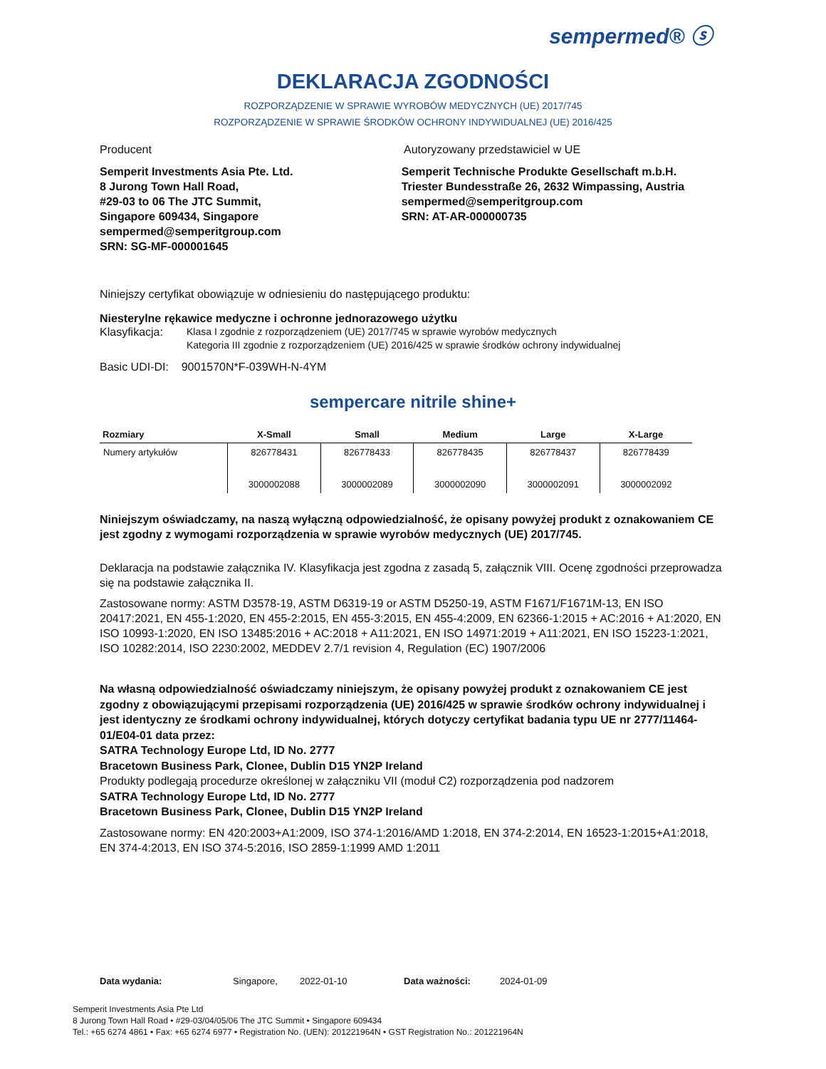sempermed® ⓢ
DEKLARACJA ZGODNOŚCI
ROZPORZĄDZENIE W SPRAWIE WYROBÓW MEDYCZNYCH (UE) 2017/745
ROZPORZĄDZENIE W SPRAWIE ŚRODKÓW OCHRONY INDYWIDUALNEJ (UE) 2016/425
Producent Autoryzowany przedstawiciel w UE
Semperit Investments Asia Pte. Ltd.
8 Jurong Town Hall Road,
#29-03 to 06 The JTC Summit,
Singapore 609434, Singapore
sempermed@semperitgroup.com
SRN: SG-MF-000001645
Semperit Technische Produkte Gesellschaft m.b.H.
Triester Bundesstraße 26, 2632 Wimpassing, Austria
sempermed@semperitgroup.com
SRN: AT-AR-000000735
Niniejszy certyfikat obowiązuje w odniesieniu do następującego produktu:
Niesterylne rękawice medyczne i ochronne jednorazowego użytku
Klasyfikacja: Klasa I zgodnie z rozporządzeniem (UE) 2017/745 w sprawie wyrobów medycznych
Kategoria III zgodnie z rozporządzeniem (UE) 2016/425 w sprawie środków ochrony indywidualnej
Basic UDI-DI: 9001570N*F-039WH-N-4YM
sempercare nitrile shine+
| Rozmiary | X-Small | Small | Medium | Large | X-Large |
| --- | --- | --- | --- | --- | --- |
| Numery artykułów | 826778431 3000002088 | 826778433 3000002089 | 826778435 3000002090 | 826778437 3000002091 | 826778439 3000002092 |
Niniejszym oświadczamy, na naszą wyłączną odpowiedzialność, że opisany powyżej produkt z oznakowaniem CE jest zgodny z wymogami rozporządzenia w sprawie wyrobów medycznych (UE) 2017/745.
Deklaracja na podstawie załącznika IV. Klasyfikacja jest zgodna z zasadą 5, załącznik VIII. Ocenę zgodności przeprowadza się na podstawie załącznika II.
Zastosowane normy: ASTM D3578-19, ASTM D6319-19 or ASTM D5250-19, ASTM F1671/F1671M-13, EN ISO 20417:2021, EN 455-1:2020, EN 455-2:2015, EN 455-3:2015, EN 455-4:2009, EN 62366-1:2015 + AC:2016 + A1:2020, EN ISO 10993-1:2020, EN ISO 13485:2016 + AC:2018 + A11:2021, EN ISO 14971:2019 + A11:2021, EN ISO 15223-1:2021, ISO 10282:2014, ISO 2230:2002, MEDDEV 2.7/1 revision 4, Regulation (EC) 1907/2006
Na własną odpowiedzialność oświadczamy niniejszym, że opisany powyżej produkt z oznakowaniem CE jest zgodny z obowiązującymi przepisami rozporządzenia (UE) 2016/425 w sprawie środków ochrony indywidualnej i jest identyczny ze środkami ochrony indywidualnej, których dotyczy certyfikat badania typu UE nr 2777/11464-01/E04-01 data przez:
SATRA Technology Europe Ltd, ID No. 2777
Bracetown Business Park, Clonee, Dublin D15 YN2P Ireland
Produkty podlegają procedurze określonej w załączniku VII (moduł C2) rozporządzenia pod nadzorem
SATRA Technology Europe Ltd, ID No. 2777
Bracetown Business Park, Clonee, Dublin D15 YN2P Ireland
Zastosowane normy: EN 420:2003+A1:2009, ISO 374-1:2016/AMD 1:2018, EN 374-2:2014, EN 16523-1:2015+A1:2018, EN 374-4:2013, EN ISO 374-5:2016, ISO 2859-1:1999 AMD 1:2011
Data wydania: Singapore, 2022-01-10 Data ważności: 2024-01-09
Semperit Investments Asia Pte Ltd
8 Jurong Town Hall Road • #29-03/04/05/06 The JTC Summit • Singapore 609434
Tel.: +65 6274 4861 • Fax: +65 6274 6977 • Registration No. (UEN): 201221964N • GST Registration No.: 201221964N